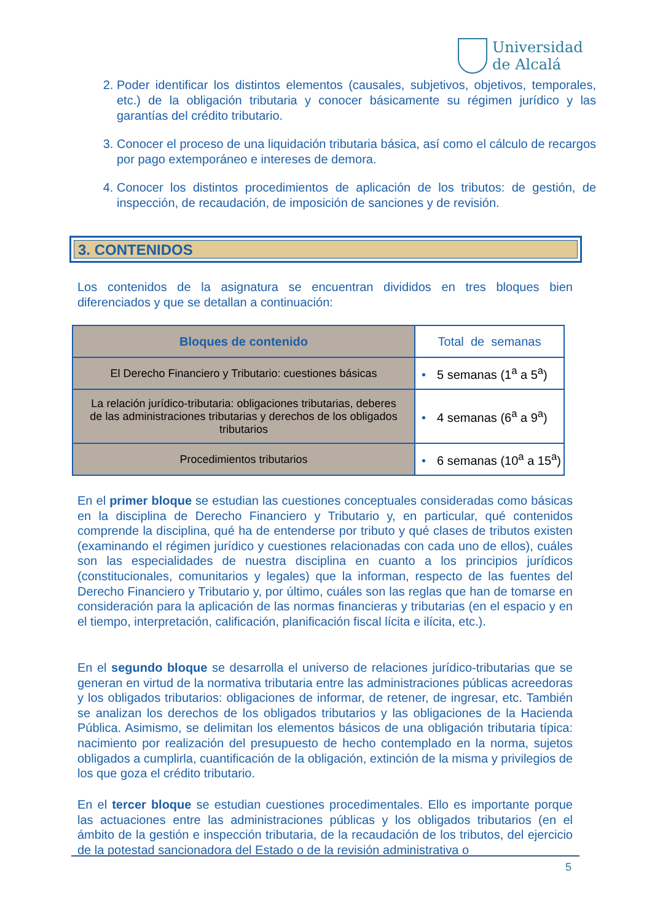Universidad
de Alcalá
2. Poder identificar los distintos elementos (causales, subjetivos, objetivos, temporales, etc.) de la obligación tributaria y conocer básicamente su régimen jurídico y las garantías del crédito tributario.
3. Conocer el proceso de una liquidación tributaria básica, así como el cálculo de recargos por pago extemporáneo e intereses de demora.
4. Conocer los distintos procedimientos de aplicación de los tributos: de gestión, de inspección, de recaudación, de imposición de sanciones y de revisión.
3. CONTENIDOS
Los contenidos de la asignatura se encuentran divididos en tres bloques bien diferenciados y que se detallan a continuación:
| Bloques de contenido | Total de semanas |
| --- | --- |
| El Derecho Financiero y Tributario: cuestiones básicas | • 5 semanas (1<sup>a</sup> a 5<sup>a</sup>) |
| La relación jurídico-tributaria: obligaciones tributarias, deberes de las administraciones tributarias y derechos de los obligados tributarios | • 4 semanas (6<sup>a</sup> a 9<sup>a</sup>) |
| Procedimientos tributarios | • 6 semanas (10<sup>a</sup> a 15<sup>a</sup>) |
En el primer bloque se estudian las cuestiones conceptuales consideradas como básicas en la disciplina de Derecho Financiero y Tributario y, en particular, qué contenidos comprende la disciplina, qué ha de entenderse por tributo y qué clases de tributos existen (examinando el régimen jurídico y cuestiones relacionadas con cada uno de ellos), cuáles son las especialidades de nuestra disciplina en cuanto a los principios jurídicos (constitucionales, comunitarios y legales) que la informan, respecto de las fuentes del Derecho Financiero y Tributario y, por último, cuáles son las reglas que han de tomarse en consideración para la aplicación de las normas financieras y tributarias (en el espacio y en el tiempo, interpretación, calificación, planificación fiscal lícita e ilícita, etc.).
En el segundo bloque se desarrolla el universo de relaciones jurídico-tributarias que se generan en virtud de la normativa tributaria entre las administraciones públicas acreedoras y los obligados tributarios: obligaciones de informar, de retener, de ingresar, etc. También se analizan los derechos de los obligados tributarios y las obligaciones de la Hacienda Pública. Asimismo, se delimitan los elementos básicos de una obligación tributaria típica: nacimiento por realización del presupuesto de hecho contemplado en la norma, sujetos obligados a cumplirla, cuantificación de la obligación, extinción de la misma y privilegios de los que goza el crédito tributario.
En el tercer bloque se estudian cuestiones procedimentales. Ello es importante porque las actuaciones entre las administraciones públicas y los obligados tributarios (en el ámbito de la gestión e inspección tributaria, de la recaudación de los tributos, del ejercicio de la potestad sancionadora del Estado o de la revisión administrativa o
5